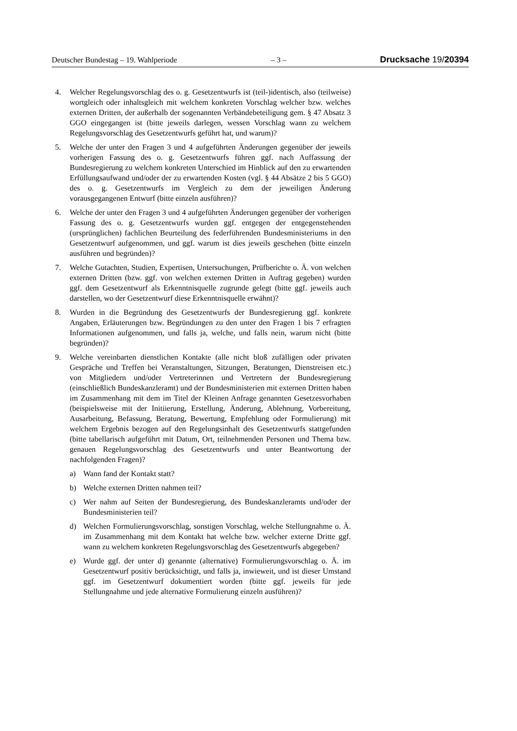Deutscher Bundestag – 19. Wahlperiode – 3 – Drucksache 19/20394
4. Welcher Regelungsvorschlag des o. g. Gesetzentwurfs ist (teil-)identisch, also (teilweise) wortgleich oder inhaltsgleich mit welchem konkreten Vorschlag welcher bzw. welches externen Dritten, der außerhalb der sogenannten Verbändebeteiligung gem. § 47 Absatz 3 GGO eingegangen ist (bitte jeweils darlegen, wessen Vorschlag wann zu welchem Regelungsvorschlag des Gesetzentwurfs geführt hat, und warum)?
5. Welche der unter den Fragen 3 und 4 aufgeführten Änderungen gegenüber der jeweils vorherigen Fassung des o. g. Gesetzentwurfs führen ggf. nach Auffassung der Bundesregierung zu welchem konkreten Unterschied im Hinblick auf den zu erwartenden Erfüllungsaufwand und/oder der zu erwartenden Kosten (vgl. § 44 Absätze 2 bis 5 GGO) des o. g. Gesetzentwurfs im Vergleich zu dem der jeweiligen Änderung vorausgegangenen Entwurf (bitte einzeln ausführen)?
6. Welche der unter den Fragen 3 und 4 aufgeführten Änderungen gegenüber der vorherigen Fassung des o. g. Gesetzentwurfs wurden ggf. entgegen der entgegenstehenden (ursprünglichen) fachlichen Beurteilung des federführenden Bundesministeriums in den Gesetzentwurf aufgenommen, und ggf. warum ist dies jeweils geschehen (bitte einzeln ausführen und begründen)?
7. Welche Gutachten, Studien, Expertisen, Untersuchungen, Prüfberichte o. Ä. von welchen externen Dritten (bzw. ggf. von welchen externen Dritten in Auftrag gegeben) wurden ggf. dem Gesetzentwurf als Erkenntnisquelle zugrunde gelegt (bitte ggf. jeweils auch darstellen, wo der Gesetzentwurf diese Erkenntnisquelle erwähnt)?
8. Wurden in die Begründung des Gesetzentwurfs der Bundesregierung ggf. konkrete Angaben, Erläuterungen bzw. Begründungen zu den unter den Fragen 1 bis 7 erfragten Informationen aufgenommen, und falls ja, welche, und falls nein, warum nicht (bitte begründen)?
9. Welche vereinbarten dienstlichen Kontakte (alle nicht bloß zufälligen oder privaten Gespräche und Treffen bei Veranstaltungen, Sitzungen, Beratungen, Dienstreisen etc.) von Mitgliedern und/oder Vertreterinnen und Vertretern der Bundesregierung (einschließlich Bundeskanzleramt) und der Bundesministerien mit externen Dritten haben im Zusammenhang mit dem im Titel der Kleinen Anfrage genannten Gesetzesvorhaben (beispielsweise mit der Initiierung, Erstellung, Änderung, Ablehnung, Vorbereitung, Ausarbeitung, Befassung, Beratung, Bewertung, Empfehlung oder Formulierung) mit welchem Ergebnis bezogen auf den Regelungsinhalt des Gesetzentwurfs stattgefunden (bitte tabellarisch aufgeführt mit Datum, Ort, teilnehmenden Personen und Thema bzw. genauen Regelungsvorschlag des Gesetzentwurfs und unter Beantwortung der nachfolgenden Fragen)?
a) Wann fand der Kontakt statt?
b) Welche externen Dritten nahmen teil?
c) Wer nahm auf Seiten der Bundesregierung, des Bundeskanzleramts und/oder der Bundesministerien teil?
d) Welchen Formulierungsvorschlag, sonstigen Vorschlag, welche Stellungnahme o. Ä. im Zusammenhang mit dem Kontakt hat welche bzw. welcher externe Dritte ggf. wann zu welchem konkreten Regelungsvorschlag des Gesetzentwurfs abgegeben?
e) Wurde ggf. der unter d) genannte (alternative) Formulierungsvorschlag o. Ä. im Gesetzentwurf positiv berücksichtigt, und falls ja, inwieweit, und ist dieser Umstand ggf. im Gesetzentwurf dokumentiert worden (bitte ggf. jeweils für jede Stellungnahme und jede alternative Formulierung einzeln ausführen)?